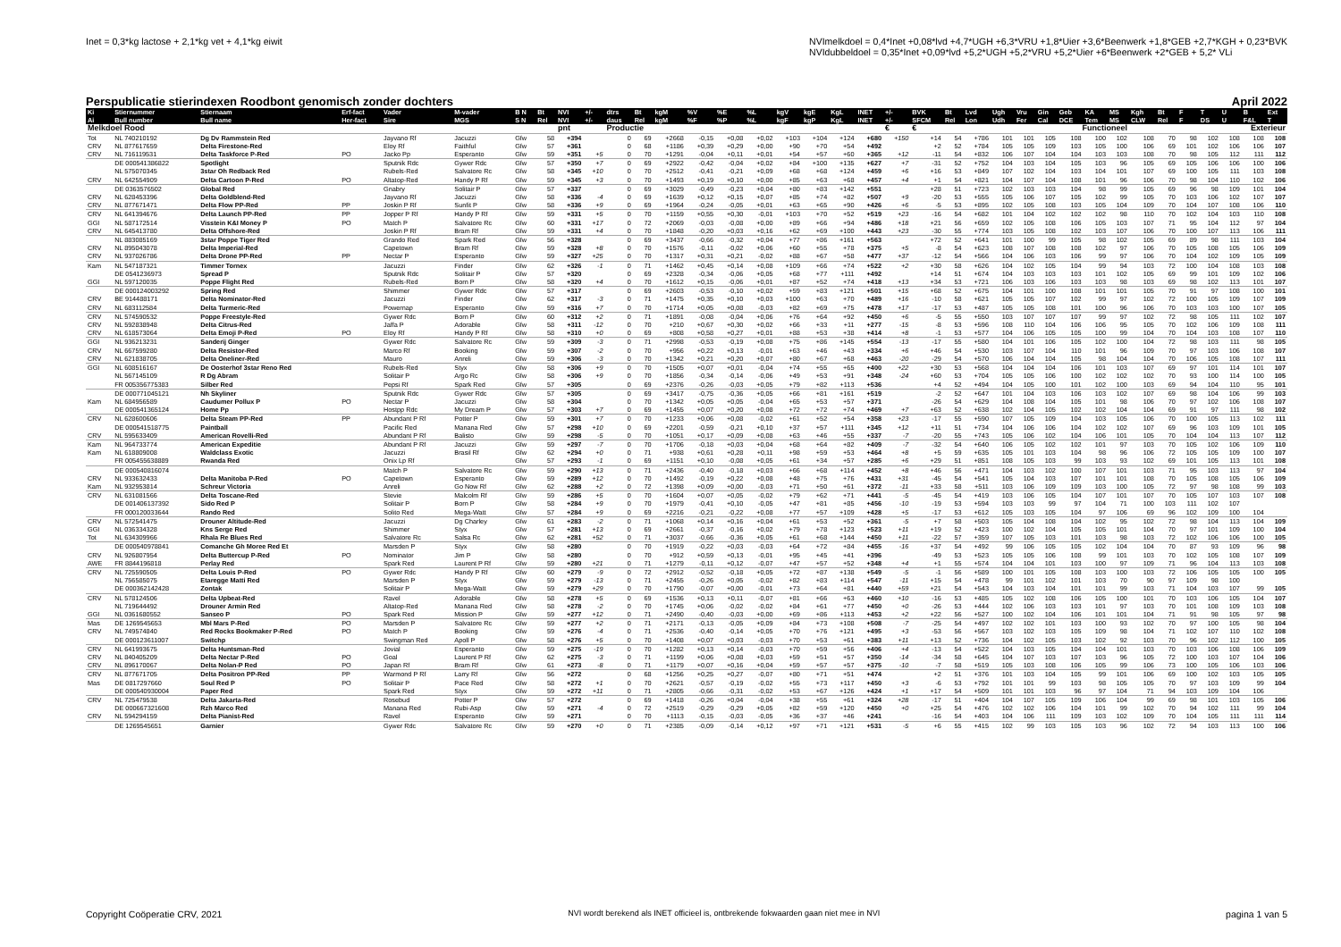Inet = 0,3*kg lactose + 2,1*kg vet + 4,1*kg eiwit
NVImelkdoel = 0,4*Inet +0,08*lvd +4,7*UGH +6,3*VRU +1,8*Uier +3,6*Beenwerk +1,8*GEB +2,7*KGH + 0,23*BVK
NVIdubbeldoel = 0,35*Inet +0,09*lvd +5,2*UGH +5,2*VRU +5,2*Uier +6*Beenwerk +2*GEB + 5,2* VLi
Perspublicatie stierindexen Roodbont genomisch zonder dochters April 2022
| Ki | Stiernummer | Stiernaam | Erf-fact | Vader | M-vader | B N | Bt | NVI | +/- | dtrs | Bt | kgM | %V | %E | %L | kgV | kgE | KgL | INET | +/- | BVK | Bt | Lvd | Ugh | Vru | Gin | Geb | KA | MS | Kgh | Bt | F | T | U | B | Ext |
| --- | --- | --- | --- | --- | --- | --- | --- | --- | --- | --- | --- | --- | --- | --- | --- | --- | --- | --- | --- | --- | --- | --- | --- | --- | --- | --- | --- | --- | --- | --- | --- | --- | --- | --- | --- | --- |
| Ai | Bull number | Bull name | Her-fact | Sire | MGS | S N | Rel | NVI | +/- | daus | Rel | kgM | %F | %P | %L | kgF | kgP | KgL | INET | +/- | SFCM | Rel | Lon | Udh | Fer | Cal | DCE | Tem | MS | CLW | Rel | F | DS | U | F&L | T |
| Melkdoel Rood | | | | | | | | pnt | | Productie | | | | | | | | | | € | € | Functioneel | | | | | | | | Exterieur | | | | | | |
| Tot | NL 740210192 | Dg Dv Rammstein Red | | Jayvano Rf | Jacuzzi | Gfw | 58 | +394 | | 0 | 69 | +2668 | -0,15 | +0,08 | +0,02 | +103 | +104 | +124 | +680 | +150 | +14 | 54 | +786 | 101 | 101 | 105 | 108 | 100 | 102 | 108 | 70 | 98 | 102 | 108 | 108 | 108 |
| CRV | NL 877617659 | Delta Firestone-Red | | Eloy Rf | Faithful | Gfw | 57 | +361 | | 0 | 68 | +1186 | +0,39 | +0,29 | +0,00 | +90 | +70 | +54 | +492 | | +2 | 52 | +784 | 105 | 105 | 109 | 103 | 105 | 100 | 106 | 69 | 101 | 102 | 106 | 106 | 107 |
| CRV | NL 716119531 | Delta Taskforce P-Red | PO | Jacko Pp | Esperanto | Gfw | 59 | +351 | +5 | 0 | 70 | +1291 | -0,04 | +0,11 | +0,01 | +54 | +57 | +60 | +365 | +12 | -11 | 54 | +832 | 106 | 107 | 104 | 104 | 103 | 103 | 108 | 70 | 98 | 105 | 112 | 111 | 112 |
| | DE 000541386822 | Spotlight | | Sputnik Rdc | Gywer Rdc | Gfw | 57 | +350 | +7 | 0 | 69 | +2922 | -0,42 | -0,04 | +0,02 | +84 | +100 | +135 | +627 | +7 | -31 | 52 | +752 | 104 | 103 | 104 | 105 | 103 | 96 | 105 | 69 | 105 | 106 | 106 | 100 | 106 |
| | NL 575070345 | 3star Oh Redback Red | | Rubels-Red | Salvatore Rc | Gfw | 58 | +345 | +10 | 0 | 70 | +2512 | -0,41 | -0,21 | +0,09 | +68 | +68 | +124 | +459 | +6 | +16 | 53 | +849 | 107 | 102 | 104 | 103 | 104 | 101 | 107 | 69 | 100 | 105 | 111 | 103 | 108 |
| CRV | NL 642554909 | Delta Cartoon P-Red | PO | Altatop-Red | Handy P Rf | Gfw | 59 | +345 | +3 | 0 | 70 | +1493 | +0,19 | +0,10 | +0,00 | +85 | +63 | +68 | +457 | +4 | +1 | 54 | +821 | 104 | 107 | 104 | 108 | 101 | 96 | 106 | 70 | 98 | 104 | 110 | 102 | 106 |
| | DE 0363576502 | Global Red | | Gnabry | Solitair P | Gfw | 57 | +337 | | 0 | 69 | +3029 | -0,49 | -0,23 | +0,04 | +80 | +83 | +142 | +551 | | +28 | 51 | +723 | 102 | 103 | 103 | 104 | 98 | 99 | 105 | 69 | 96 | 98 | 109 | 101 | 104 |
| CRV | NL 628453396 | Delta Goldblend-Red | | Jayvano Rf | Jacuzzi | Gfw | 58 | +336 | -4 | 0 | 69 | +1639 | +0,12 | +0,15 | +0,07 | +85 | +74 | +82 | +507 | +9 | -20 | 53 | +555 | 105 | 106 | 107 | 105 | 102 | 99 | 105 | 70 | 103 | 106 | 102 | 107 | 107 |
| CRV | NL 877671471 | Delta Flow PP-Red | PP | Joskin P Rf | Sunfit P | Gfw | 58 | +336 | +9 | 0 | 69 | +1964 | -0,24 | -0,05 | +0,01 | +63 | +65 | +90 | +426 | +6 | -5 | 53 | +895 | 102 | 105 | 108 | 103 | 105 | 104 | 109 | 70 | 104 | 107 | 108 | 106 | 110 |
| CRV | NL 641394676 | Delta Launch PP-Red | PP | Jopper P Rf | Handy P Rf | Gfw | 59 | +331 | +5 | 0 | 70 | +1159 | +0,55 | +0,30 | -0,01 | +103 | +70 | +52 | +519 | +23 | -16 | 54 | +682 | 101 | 104 | 102 | 102 | 102 | 98 | 110 | 70 | 102 | 104 | 103 | 110 | 108 |
| GGI | NL 587172514 | Visstein K&I Money P | PO | Match P | Salvatore Rc | Gfw | 60 | +331 | +17 | 0 | 72 | +2069 | -0,03 | -0,08 | +0,00 | +89 | +66 | +94 | +486 | +18 | +21 | 56 | +659 | 102 | 105 | 108 | 106 | 105 | 103 | 107 | 71 | 95 | 104 | 112 | 97 | 104 |
| CRV | NL 645413780 | Delta Offshore-Red | | Joskin P Rf | Bram Rf | Gfw | 59 | +331 | +4 | 0 | 70 | +1848 | -0,20 | +0,03 | +0,16 | +62 | +69 | +100 | +443 | +23 | -30 | 55 | +774 | 103 | 105 | 108 | 102 | 103 | 107 | 106 | 70 | 100 | 107 | 113 | 106 | 111 |
| | NL 883085169 | 3star Poppe Tiger Red | | Grando Red | Spark Red | Gfw | 56 | +328 | | 0 | 69 | +3437 | -0,66 | -0,32 | +0,04 | +77 | +86 | +161 | +563 | | +72 | 52 | +641 | 101 | 100 | 99 | 105 | 98 | 102 | 105 | 69 | 89 | 98 | 111 | 103 | 104 |
| CRV | NL 895043078 | Delta Imperial-Red | | Capetown | Bram Rf | Gfw | 59 | +328 | +8 | 0 | 70 | +1576 | -0,11 | -0,02 | +0,06 | +60 | +55 | +78 | +375 | +5 | -8 | 54 | +623 | 108 | 107 | 108 | 108 | 102 | 97 | 106 | 70 | 105 | 108 | 105 | 106 | 109 |
| CRV | NL 937026786 | Delta Drone PP-Red | PP | Nectar P | Esperanto | Gfw | 59 | +327 | +25 | 0 | 70 | +1317 | +0,31 | +0,21 | -0,02 | +88 | +67 | +58 | +477 | +37 | -12 | 54 | +566 | 104 | 106 | 103 | 106 | 99 | 97 | 106 | 70 | 104 | 102 | 109 | 105 | 109 |
| Kam | NL 547187321 | Timmer Tornex | | Jacuzzi | Finder | Gfw | 62 | +326 | -1 | 0 | 71 | +1462 | +0,45 | +0,14 | +0,08 | +109 | +66 | +74 | +522 | +2 | +30 | 58 | +626 | 104 | 102 | 105 | 104 | 99 | 94 | 103 | 72 | 100 | 104 | 108 | 103 | 108 |
| | DE 0541236973 | Spread P | | Sputnik Rdc | Solitair P | Gfw | 57 | +320 | | 0 | 69 | +2328 | -0,34 | -0,06 | +0,05 | +68 | +77 | +111 | +492 | | +14 | 51 | +674 | 104 | 103 | 103 | 103 | 101 | 102 | 105 | 69 | 99 | 101 | 109 | 102 | 106 |
| GGI | NL 597120035 | Poppe Flight Red | | Rubels-Red | Born P | Gfw | 58 | +320 | +4 | 0 | 70 | +1612 | +0,15 | -0,06 | +0,01 | +87 | +52 | +74 | +418 | +13 | +34 | 53 | +721 | 106 | 103 | 106 | 103 | 103 | 98 | 103 | 69 | 98 | 102 | 113 | 101 | 107 |
| | DE 000124003292 | Spring Red | | Shimmer | Gywer Rdc | Gfw | 57 | +317 | | 0 | 69 | +2603 | -0,53 | -0,10 | +0,02 | +59 | +83 | +121 | +501 | +15 | +68 | 52 | +675 | 104 | 101 | 100 | 108 | 101 | 101 | 105 | 70 | 91 | 97 | 108 | 100 | 101 |
| CRV | BE 914488171 | Delta Nominator-Red | | Jacuzzi | Finder | Gfw | 62 | +317 | -3 | 0 | 71 | +1475 | +0,35 | +0,10 | +0,03 | +100 | +63 | +70 | +489 | +16 | -10 | 58 | +621 | 105 | 105 | 107 | 102 | 99 | 97 | 102 | 72 | 100 | 105 | 109 | 107 | 109 |
| CRV | NL 683112584 | Delta Turmeric-Red | | Powernap | Esperanto | Gfw | 59 | +316 | +7 | 0 | 70 | +1714 | +0,05 | +0,08 | -0,03 | +82 | +69 | +75 | +478 | +17 | -17 | 53 | +487 | 105 | 105 | 108 | 101 | 100 | 96 | 106 | 70 | 103 | 103 | 100 | 107 | 105 |
| CRV | NL 574590532 | Poppe Freestyle-Red | | Gywer Rdc | Born P | Gfw | 60 | +312 | +2 | 0 | 71 | +1891 | -0,08 | -0,04 | +0,06 | +76 | +64 | +92 | +450 | +6 | -5 | 55 | +550 | 103 | 107 | 107 | 107 | 99 | 97 | 102 | 72 | 98 | 105 | 111 | 102 | 107 |
| CRV | NL 592838948 | Delta Citrus-Red | | Jaffa P | Adorable | Gfw | 58 | +311 | -12 | 0 | 70 | +210 | +0,67 | +0,30 | +0,02 | +66 | +33 | +11 | +277 | -15 | -8 | 53 | +596 | 108 | 110 | 104 | 106 | 106 | 95 | 105 | 70 | 102 | 106 | 109 | 108 | 111 |
| CRV | NL 618573064 | Delta Emoji P-Red | PO | Eloy Rf | Handy P Rf | Gfw | 58 | +310 | +0 | 0 | 69 | +808 | +0,58 | +0,27 | +0,01 | +88 | +53 | +38 | +414 | +8 | -1 | 53 | +577 | 104 | 106 | 105 | 105 | 100 | 99 | 104 | 70 | 104 | 103 | 108 | 107 | 110 |
| GGI | NL 936213231 | Sanderij Ginger | | Gywer Rdc | Salvatore Rc | Gfw | 59 | +309 | -3 | 0 | 71 | +2998 | -0,53 | -0,19 | +0,08 | +75 | +86 | +145 | +554 | -13 | -17 | 55 | +580 | 104 | 101 | 106 | 105 | 102 | 100 | 104 | 72 | 98 | 103 | 111 | 98 | 105 |
| CRV | NL 667599280 | Delta Resistor-Red | | Marco Rf | Booking | Gfw | 59 | +307 | -2 | 0 | 70 | +956 | +0,22 | +0,13 | -0,01 | +63 | +46 | +43 | +334 | +6 | +46 | 54 | +530 | 103 | 107 | 104 | 110 | 101 | 96 | 109 | 70 | 97 | 103 | 106 | 108 | 107 |
| CRV | NL 621838705 | Delta Oneliner-Red | | Mauro | Anreli | Gfw | 59 | +306 | -3 | 0 | 70 | +1342 | +0,21 | +0,20 | +0,07 | +80 | +67 | +68 | +463 | -20 | -29 | 54 | +570 | 106 | 104 | 104 | 105 | 98 | 104 | 104 | 70 | 106 | 105 | 108 | 107 | 111 |
| GGI | NL 608516167 | De Oosterhof 3star Reno Red | | Rubels-Red | Styx | Gfw | 58 | +306 | +9 | 0 | 70 | +1505 | +0,07 | +0,01 | -0,04 | +74 | +55 | +65 | +400 | +22 | +30 | 53 | +568 | 104 | 104 | 104 | 106 | 101 | 103 | 107 | 69 | 97 | 101 | 114 | 101 | 107 |
| | NL 567145109 | R Dg Abram | | Solitair P | Argo Rc | Gfw | 58 | +306 | +9 | 0 | 70 | +1856 | -0,34 | -0,14 | -0,06 | +49 | +53 | +91 | +348 | -24 | +60 | 53 | +704 | 105 | 105 | 106 | 100 | 102 | 102 | 102 | 70 | 93 | 100 | 114 | 100 | 105 |
| | FR 005356775383 | Silber Red | | Pepsi Rf | Spark Red | Gfw | 57 | +305 | | 0 | 69 | +2376 | -0,26 | -0,03 | +0,05 | +79 | +82 | +113 | +536 | | +4 | 52 | +494 | 104 | 105 | 100 | 101 | 102 | 100 | 103 | 69 | 94 | 104 | 110 | 95 | 101 |
| | DE 000771045121 | Nh Skyliner | | Sputnik Rdc | Gywer Rdc | Gfw | 57 | +305 | | 0 | 69 | +3417 | -0,75 | -0,36 | +0,05 | +66 | +81 | +161 | +519 | | -2 | 52 | +647 | 101 | 104 | 103 | 106 | 103 | 102 | 107 | 69 | 98 | 104 | 106 | 99 | 103 |
| Kam | NL 684956589 | Caudumer Pollux P | PO | Nectar P | Jacuzzi | Gfw | 58 | +304 | | 0 | 70 | +1342 | +0,05 | +0,05 | -0,04 | +65 | +53 | +57 | +371 | | -26 | 54 | +629 | 104 | 108 | 104 | 105 | 101 | 98 | 106 | 70 | 97 | 102 | 106 | 108 | 107 |
| | DE 000541365124 | Home Pp | | Hostpp Rdc | My Dream P | Gfw | 57 | +303 | +7 | 0 | 69 | +1455 | +0,07 | +0,20 | +0,08 | +72 | +72 | +74 | +469 | +7 | +63 | 52 | +638 | 102 | 104 | 105 | 102 | 102 | 104 | 104 | 69 | 91 | 97 | 111 | 98 | 102 |
| CRV | NL 628600606 | Delta Steam PP-Red | PP | Abundant P Rf | Potter P | Gfw | 59 | +301 | +7 | 0 | 70 | +1233 | +0,06 | +0,08 | -0,02 | +61 | +52 | +54 | +358 | +23 | -17 | 55 | +590 | 107 | 105 | 109 | 104 | 103 | 105 | 106 | 70 | 100 | 105 | 113 | 102 | 111 |
| | DE 000541518775 | Paintball | | Pacific Red | Manana Red | Gfw | 57 | +298 | +10 | 0 | 69 | +2201 | -0,59 | -0,21 | +0,10 | +37 | +57 | +111 | +345 | +12 | +11 | 51 | +734 | 104 | 106 | 106 | 104 | 102 | 102 | 107 | 69 | 96 | 103 | 109 | 101 | 105 |
| CRV | NL 595633409 | American Rovelli-Red | | Abundant P Rf | Balisto | Gfw | 59 | +298 | -5 | 0 | 70 | +1051 | +0,17 | +0,09 | +0,08 | +63 | +46 | +55 | +337 | -7 | -20 | 55 | +743 | 105 | 106 | 102 | 104 | 106 | 101 | 105 | 70 | 104 | 104 | 113 | 107 | 112 |
| Kam | NL 964733774 | American Expeditie | | Abundant P Rf | Jacuzzi | Gfw | 59 | +297 | -7 | 0 | 70 | +1706 | -0,18 | +0,03 | +0,04 | +68 | +64 | +82 | +409 | -7 | -32 | 54 | +640 | 106 | 105 | 102 | 102 | 101 | 97 | 103 | 70 | 105 | 102 | 106 | 109 | 110 |
| Kam | NL 618809008 | Waldclass Exotic | | Jacuzzi | Brasil Rf | Gfw | 62 | +294 | +0 | 0 | 71 | +938 | +0,61 | +0,28 | +0,11 | +98 | +59 | +53 | +464 | +8 | +5 | 59 | +635 | 105 | 101 | 103 | 104 | 98 | 96 | 106 | 72 | 105 | 105 | 109 | 100 | 107 |
| | FR 005455638889 | Rwanda Red | | Onix Lp Rf | | Gfw | 57 | +293 | -1 | 0 | 69 | +1151 | +0,10 | -0,08 | +0,05 | +61 | +34 | +57 | +285 | +6 | +29 | 51 | +851 | 108 | 105 | 103 | 99 | 103 | 93 | 102 | 69 | 101 | 105 | 113 | 101 | 108 |
| | DE 000540816074 | | | Match P | Salvatore Rc | Gfw | 59 | +290 | +13 | 0 | 71 | +2436 | -0,40 | -0,18 | +0,03 | +66 | +68 | +114 | +452 | +8 | +46 | 56 | +471 | 104 | 103 | 102 | 100 | 107 | 101 | 103 | 71 | 95 | 103 | 113 | 97 | 104 |
| CRV | NL 933632433 | Delta Manitoba P-Red | PO | Capetown | Esperanto | Gfw | 59 | +289 | +12 | 0 | 70 | +1492 | -0,19 | +0,22 | +0,08 | +48 | +75 | +76 | +431 | +31 | -45 | 54 | +541 | 105 | 104 | 103 | 107 | 101 | 101 | 108 | 70 | 105 | 108 | 105 | 106 | 109 |
| Kam | NL 932953814 | Schreur Victoria | | Anreli | Go Now Rf | Gfw | 62 | +288 | +2 | 0 | 72 | +1398 | +0,09 | +0,00 | -0,03 | +71 | +50 | +61 | +372 | -11 | +33 | 58 | +511 | 103 | 106 | 109 | 109 | 103 | 100 | 105 | 72 | 97 | 98 | 108 | 99 | 103 |
| CRV | NL 631081566 | Delta Toscane-Red | | Stevie | Malcolm Rf | Gfw | 59 | +286 | +5 | 0 | 70 | +1604 | +0,07 | +0,05 | -0,02 | +79 | +62 | +71 | +441 | -5 | -45 | 54 | +419 | 103 | 106 | 105 | 104 | 107 | 101 | 107 | 70 | 105 | 107 | 103 | 107 | 108 |
| | DE 001406137392 | Sido Red P | | Solitair P | Born P | Gfw | 58 | +284 | +9 | 0 | 70 | +1979 | -0,41 | +0,10 | -0,05 | +47 | +81 | +85 | +456 | -10 | -19 | 53 | +594 | 103 | 103 | 99 | 97 | 104 | 71 | 100 | 103 | 111 | 102 | 107 | | |
| | FR 000120033644 | Rando Red | | Solito Red | Mega-Watt | Gfw | 57 | +284 | +9 | 0 | 69 | +2216 | -0,21 | -0,22 | +0,08 | +77 | +57 | +109 | +428 | +5 | -17 | 53 | +612 | 105 | 103 | 105 | 104 | 97 | 106 | 69 | 96 | 102 | 109 | 100 | 104 | |
| CRV | NL 572541475 | Drouner Altitude-Red | | Jacuzzi | Dg Charley | Gfw | 61 | +283 | -2 | 0 | 71 | +1068 | +0,14 | +0,16 | +0,04 | +61 | +53 | +52 | +361 | -5 | +7 | 58 | +503 | 105 | 104 | 108 | 104 | 102 | 95 | 102 | 72 | 98 | 104 | 113 | 104 | 109 |
| GGI | NL 036334328 | Kns Serge Red | | Shimmer | Styx | Gfw | 57 | +281 | +13 | 0 | 69 | +2661 | -0,37 | -0,16 | +0,02 | +79 | +78 | +123 | +523 | +11 | +19 | 52 | +423 | 100 | 102 | 104 | 105 | 105 | 101 | 104 | 70 | 97 | 101 | 109 | 100 | 104 |
| Tot | NL 634309966 | Rhala Re Blues Red | | Salvatore Rc | Salsa Rc | Gfw | 62 | +281 | +52 | 0 | 71 | +3037 | -0,66 | -0,36 | +0,05 | +61 | +68 | +144 | +450 | +11 | -22 | 57 | +359 | 107 | 105 | 103 | 101 | 103 | 98 | 103 | 72 | 102 | 106 | 106 | 100 | 105 |
| | DE 000540978841 | Comanche Gh Moree Red Et | | Marsden P | Styx | Gfw | 58 | +280 | | 0 | 70 | +1919 | -0,22 | +0,03 | -0,03 | +64 | +72 | +84 | +455 | -16 | +37 | 54 | +492 | 99 | 106 | 105 | 105 | 102 | 104 | 104 | 70 | 87 | 93 | 109 | 96 | 98 |
| CRV | NL 926807954 | Delta Buttercup P-Red | PO | Nominator | Jim P | Gfw | 58 | +280 | | 0 | 70 | +912 | +0,59 | +0,13 | -0,01 | +95 | +45 | +41 | +396 | | -49 | 53 | +523 | 105 | 105 | 106 | 108 | 99 | 101 | 103 | 70 | 102 | 105 | 108 | 107 | 109 |
| AWE | FR 8844196818 | Perlay Red | | Spark Red | Laurent P Rf | Gfw | 59 | +280 | +21 | 0 | 71 | +1279 | -0,11 | +0,12 | -0,07 | +47 | +57 | +52 | +348 | +4 | +1 | 55 | +574 | 104 | 104 | 101 | 103 | 100 | 97 | 109 | 71 | 96 | 104 | 113 | 103 | 108 |
| CRV | NL 725590505 | Delta Louis P-Red | PO | Gywer Rdc | Handy P Rf | Gfw | 60 | +279 | -9 | 0 | 72 | +2912 | -0,52 | -0,18 | +0,05 | +72 | +87 | +138 | +549 | -5 | -1 | 56 | +589 | 100 | 101 | 105 | 108 | 103 | 100 | 103 | 72 | 106 | 105 | 105 | 100 | 105 |
| | NL 756585075 | Etaregge Matti Red | | Marsden P | Styx | Gfw | 59 | +279 | -13 | 0 | 71 | +2455 | -0,26 | +0,05 | -0,02 | +82 | +83 | +114 | +547 | -11 | +15 | 54 | +478 | 99 | 101 | 102 | 101 | 103 | 70 | 90 | 97 | 109 | 98 | 100 | | |
| | DE 000362142428 | Zontak | | Solitair P | Mega-Watt | Gfw | 59 | +279 | +29 | 0 | 70 | +1790 | -0,07 | +0,00 | -0,01 | +73 | +64 | +81 | +440 | +59 | +21 | 54 | +543 | 104 | 103 | 104 | 101 | 101 | 99 | 103 | 71 | 104 | 103 | 107 | 99 | 105 |
| CRV | NL 578124506 | Delta Upbeat-Red | | Ravel | Adorable | Gfw | 58 | +278 | +5 | 0 | 69 | +1536 | +0,13 | +0,11 | -0,07 | +81 | +66 | +63 | +460 | +10 | -16 | 53 | +485 | 105 | 102 | 108 | 106 | 105 | 100 | 101 | 70 | 103 | 106 | 105 | 104 | 107 |
| | NL 719644492 | Drouner Armin Red | | Altatop-Red | Manana Red | Gfw | 58 | +278 | -2 | 0 | 70 | +1745 | +0,06 | -0,02 | -0,02 | +84 | +61 | +77 | +450 | +0 | -26 | 53 | +444 | 102 | 106 | 103 | 103 | 101 | 97 | 103 | 70 | 101 | 108 | 109 | 103 | 108 |
| GGI | NL 0361680552 | Sanseo P | PO | Spark Red | Mission P | Gfw | 59 | +277 | +12 | 0 | 71 | +2490 | -0,40 | -0,03 | +0,00 | +69 | +86 | +113 | +453 | +2 | +22 | 56 | +527 | 100 | 102 | 104 | 106 | 101 | 101 | 104 | 71 | 91 | 98 | 105 | 97 | 98 |
| Mas | DE 1269545653 | Mbl Mars P-Red | PO | Marsden P | Salvatore Rc | Gfw | 59 | +277 | +2 | 0 | 71 | +2171 | -0,13 | -0,05 | +0,09 | +84 | +73 | +108 | +508 | -7 | -25 | 54 | +497 | 102 | 102 | 101 | 103 | 100 | 93 | 102 | 70 | 97 | 100 | 105 | 98 | 104 |
| CRV | NL 749574840 | Red Rocks Bookmaker P-Red | PO | Match P | Booking | Gfw | 59 | +276 | -4 | 0 | 71 | +2536 | -0,40 | -0,14 | +0,05 | +70 | +76 | +121 | +495 | +3 | -53 | 56 | +567 | 103 | 102 | 103 | 105 | 109 | 98 | 104 | 71 | 102 | 107 | 110 | 102 | 108 |
| | DE 000123611007 | Switchp | | Swingman Red | Apoll P | Gfw | 58 | +276 | +5 | 0 | 70 | +1408 | +0,07 | +0,03 | -0,03 | +70 | +53 | +61 | +383 | +11 | +13 | 52 | +736 | 104 | 102 | 105 | 103 | 102 | 92 | 103 | 70 | 96 | 102 | 112 | 100 | 105 |
| CRV | NL 641993675 | Delta Huntsman-Red | | Jovial | Esperanto | Gfw | 59 | +275 | -19 | 0 | 70 | +1282 | +0,13 | +0,14 | -0,03 | +70 | +59 | +56 | +406 | +4 | -13 | 54 | +522 | 104 | 103 | 105 | 104 | 104 | 101 | 103 | 70 | 103 | 106 | 108 | 106 | 109 |
| CRV | NL 840405209 | Delta Nectar P-Red | PO | Goal | Laurent P Rf | Gfw | 62 | +275 | -3 | 0 | 71 | +1199 | +0,06 | +0,08 | +0,03 | +59 | +51 | +57 | +350 | -14 | -34 | 58 | +645 | 104 | 107 | 103 | 107 | 103 | 96 | 105 | 72 | 100 | 103 | 107 | 104 | 106 |
| CRV | NL 896170067 | Delta Nolan-P Red | PO | Japan Rf | Bram Rf | Gfw | 61 | +273 | -8 | 0 | 71 | +1179 | +0,07 | +0,16 | +0,04 | +59 | +57 | +57 | +375 | -10 | -7 | 58 | +519 | 105 | 103 | 108 | 106 | 105 | 99 | 106 | 73 | 100 | 105 | 106 | 103 | 106 |
| CRV | NL 877671705 | Delta Positron PP-Red | PP | Warmond P Rf | Larry Rf | Gfw | 56 | +272 | | 0 | 68 | +1256 | +0,25 | +0,27 | -0,07 | +80 | +71 | +51 | +474 | | +2 | 51 | +376 | 101 | 103 | 104 | 105 | 99 | 101 | 106 | 69 | 100 | 102 | 103 | 105 | 105 |
| Mas | DE 0817297660 | Soul Red P | PO | Solitair P | Pace Red | Gfw | 58 | +272 | +1 | 0 | 70 | +2621 | -0,57 | -0,19 | -0,02 | +55 | +73 | +117 | +450 | +3 | -6 | 53 | +792 | 101 | 101 | 99 | 103 | 98 | 105 | 105 | 70 | 97 | 103 | 109 | 99 | 104 |
| | DE 000540930004 | Paper Red | | Spark Red | Styx | Gfw | 59 | +272 | +11 | 0 | 71 | +2805 | -0,66 | -0,31 | -0,02 | +53 | +67 | +126 | +424 | +1 | +17 | 54 | +509 | 101 | 101 | 103 | 96 | 97 | 104 | 71 | 94 | 103 | 109 | 104 | 106 | |
| CRV | NL 725479538 | Delta Jakarta-Red | | Rosebud | Potter P | Gfw | 57 | +272 | | 0 | 69 | +1418 | -0,26 | +0,04 | -0,04 | +38 | +55 | +61 | +324 | +28 | -17 | 51 | +404 | 104 | 107 | 105 | 109 | 106 | 104 | 99 | 69 | 98 | 101 | 103 | 105 | 106 |
| | DE 000667321608 | Rzh Marco Red | | Manana Red | Rubi-Asp | Gfw | 59 | +271 | -4 | 0 | 72 | +2519 | -0,29 | -0,29 | +0,05 | +82 | +59 | +120 | +450 | +0 | +25 | 54 | +476 | 102 | 102 | 106 | 104 | 101 | 99 | 102 | 70 | 94 | 102 | 111 | 99 | 104 |
| CRV | NL 594294159 | Delta Pianist-Red | | Ravel | Esperanto | Gfw | 59 | +271 | | 0 | 70 | +1113 | -0,15 | -0,03 | -0,05 | +36 | +37 | +46 | +241 | | -16 | 54 | +403 | 104 | 106 | 111 | 109 | 103 | 102 | 109 | 70 | 104 | 105 | 111 | 111 | 114 |
| | DE 1269545651 | Garnier | | Gywer Rdc | Salvatore Rc | Gfw | 59 | +270 | +0 | 0 | 71 | +2385 | -0,09 | -0,14 | +0,12 | +97 | +71 | +121 | +531 | -5 | +6 | 55 | +415 | 102 | 99 | 103 | 105 | 103 | 96 | 102 | 72 | 94 | 103 | 113 | 100 | 106 |
Copyright Coöperatie CRV, 2021 NVI wordt berekend als INET officieel is, ontbrekende fokwaarden gaan niet mee in NVI pagina 1 van 5